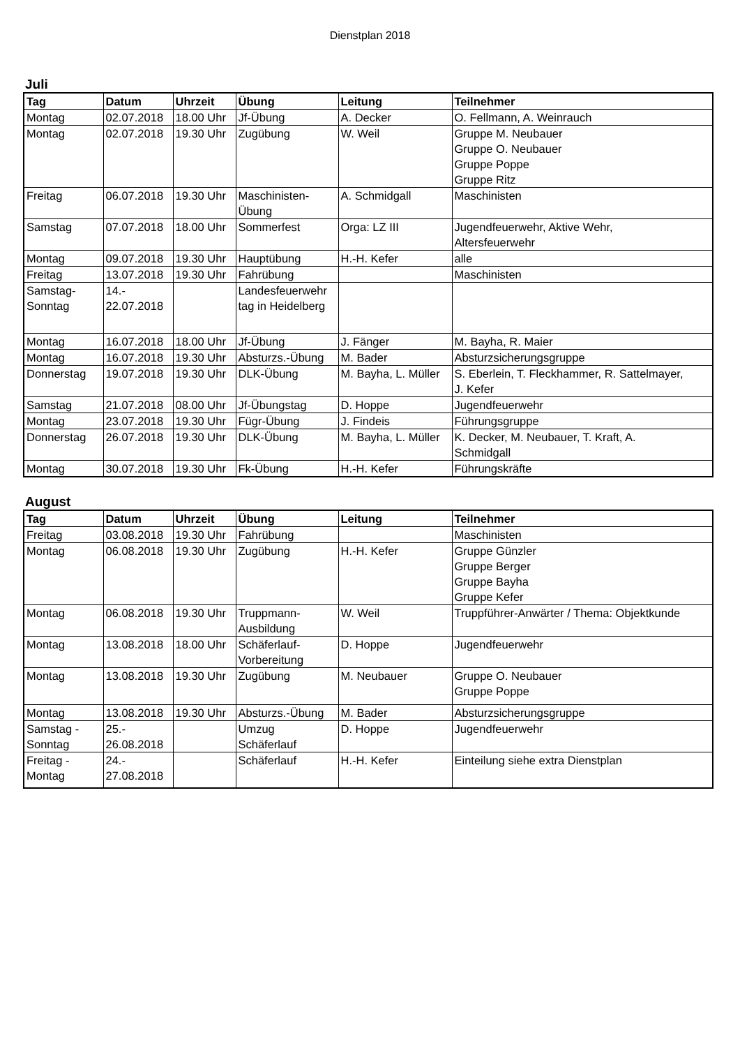Dienstplan 2018
Juli
| Tag | Datum | Uhrzeit | Übung | Leitung | Teilnehmer |
| --- | --- | --- | --- | --- | --- |
| Montag | 02.07.2018 | 18.00 Uhr | Jf-Übung | A. Decker | O. Fellmann, A. Weinrauch |
| Montag | 02.07.2018 | 19.30 Uhr | Zugübung | W. Weil | Gruppe M. Neubauer Gruppe O. Neubauer Gruppe Poppe Gruppe Ritz |
| Freitag | 06.07.2018 | 19.30 Uhr | Maschinisten- Übung | A. Schmidgall | Maschinisten |
| Samstag | 07.07.2018 | 18.00 Uhr | Sommerfest | Orga: LZ III | Jugendfeuerwehr, Aktive Wehr, Altersfeuerwehr |
| Montag | 09.07.2018 | 19.30 Uhr | Hauptübung | H.-H. Kefer | alle |
| Freitag | 13.07.2018 | 19.30 Uhr | Fahrübung | | Maschinisten |
| Samstag- Sonntag | 14.- 22.07.2018 | | Landesfeuerwehr tag in Heidelberg | | |
| Montag | 16.07.2018 | 18.00 Uhr | Jf-Übung | J. Fänger | M. Bayha, R. Maier |
| Montag | 16.07.2018 | 19.30 Uhr | Absturzs.-Übung | M. Bader | Absturzsicherungsgruppe |
| Donnerstag | 19.07.2018 | 19.30 Uhr | DLK-Übung | M. Bayha, L. Müller | S. Eberlein, T. Fleckhammer, R. Sattelmayer, J. Kefer |
| Samstag | 21.07.2018 | 08.00 Uhr | Jf-Übungstag | D. Hoppe | Jugendfeuerwehr |
| Montag | 23.07.2018 | 19.30 Uhr | Fügr-Übung | J. Findeis | Führungsgruppe |
| Donnerstag | 26.07.2018 | 19.30 Uhr | DLK-Übung | M. Bayha, L. Müller | K. Decker, M. Neubauer, T. Kraft, A. Schmidgall |
| Montag | 30.07.2018 | 19.30 Uhr | Fk-Übung | H.-H. Kefer | Führungskräfte |
August
| Tag | Datum | Uhrzeit | Übung | Leitung | Teilnehmer |
| --- | --- | --- | --- | --- | --- |
| Freitag | 03.08.2018 | 19.30 Uhr | Fahrübung | | Maschinisten |
| Montag | 06.08.2018 | 19.30 Uhr | Zugübung | H.-H. Kefer | Gruppe Günzler Gruppe Berger Gruppe Bayha Gruppe Kefer |
| Montag | 06.08.2018 | 19.30 Uhr | Truppmann- Ausbildung | W. Weil | Truppführer-Anwärter / Thema: Objektkunde |
| Montag | 13.08.2018 | 18.00 Uhr | Schäferlauf- Vorbereitung | D. Hoppe | Jugendfeuerwehr |
| Montag | 13.08.2018 | 19.30 Uhr | Zugübung | M. Neubauer | Gruppe O. Neubauer Gruppe Poppe |
| Montag | 13.08.2018 | 19.30 Uhr | Absturzs.-Übung | M. Bader | Absturzsicherungsgruppe |
| Samstag - Sonntag | 25.- 26.08.2018 | | Umzug Schäferlauf | D. Hoppe | Jugendfeuerwehr |
| Freitag - Montag | 24.- 27.08.2018 | | Schäferlauf | H.-H. Kefer | Einteilung siehe extra Dienstplan |